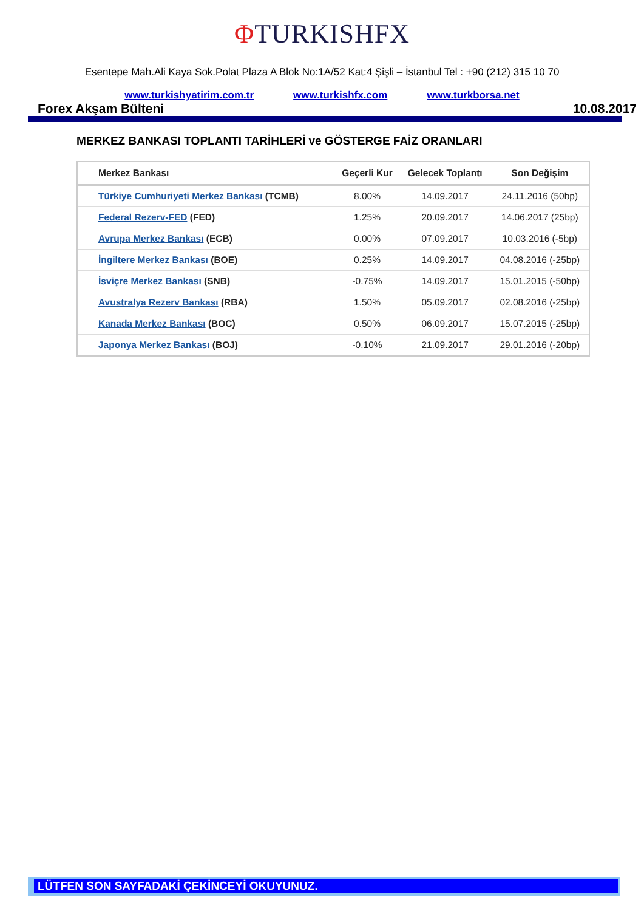ΦTURKISHFX
Esentepe Mah.Ali Kaya Sok.Polat Plaza A Blok No:1A/52 Kat:4 Şişli – İstanbul Tel : +90 (212) 315 10 70
www.turkishyatirim.com.tr www.turkishfx.com www.turkborsa.net
Forex Akşam Bülteni 10.08.2017
MERKEZ BANKASI TOPLANTI TARİHLERİ ve GÖSTERGE FAİZ ORANLARI
| Merkez Bankası | Geçerli Kur | Gelecek Toplantı | Son Değişim |
| --- | --- | --- | --- |
| Türkiye Cumhuriyeti Merkez Bankası (TCMB) | 8.00% | 14.09.2017 | 24.11.2016 (50bp) |
| Federal Rezerv-FED (FED) | 1.25% | 20.09.2017 | 14.06.2017 (25bp) |
| Avrupa Merkez Bankası (ECB) | 0.00% | 07.09.2017 | 10.03.2016 (-5bp) |
| İngiltere Merkez Bankası (BOE) | 0.25% | 14.09.2017 | 04.08.2016 (-25bp) |
| İsviçre Merkez Bankası (SNB) | -0.75% | 14.09.2017 | 15.01.2015 (-50bp) |
| Avustralya Rezerv Bankası (RBA) | 1.50% | 05.09.2017 | 02.08.2016 (-25bp) |
| Kanada Merkez Bankası (BOC) | 0.50% | 06.09.2017 | 15.07.2015 (-25bp) |
| Japonya Merkez Bankası (BOJ) | -0.10% | 21.09.2017 | 29.01.2016 (-20bp) |
LÜTFEN SON SAYFADAKİ ÇEKİNCEYİ OKUYUNUZ.